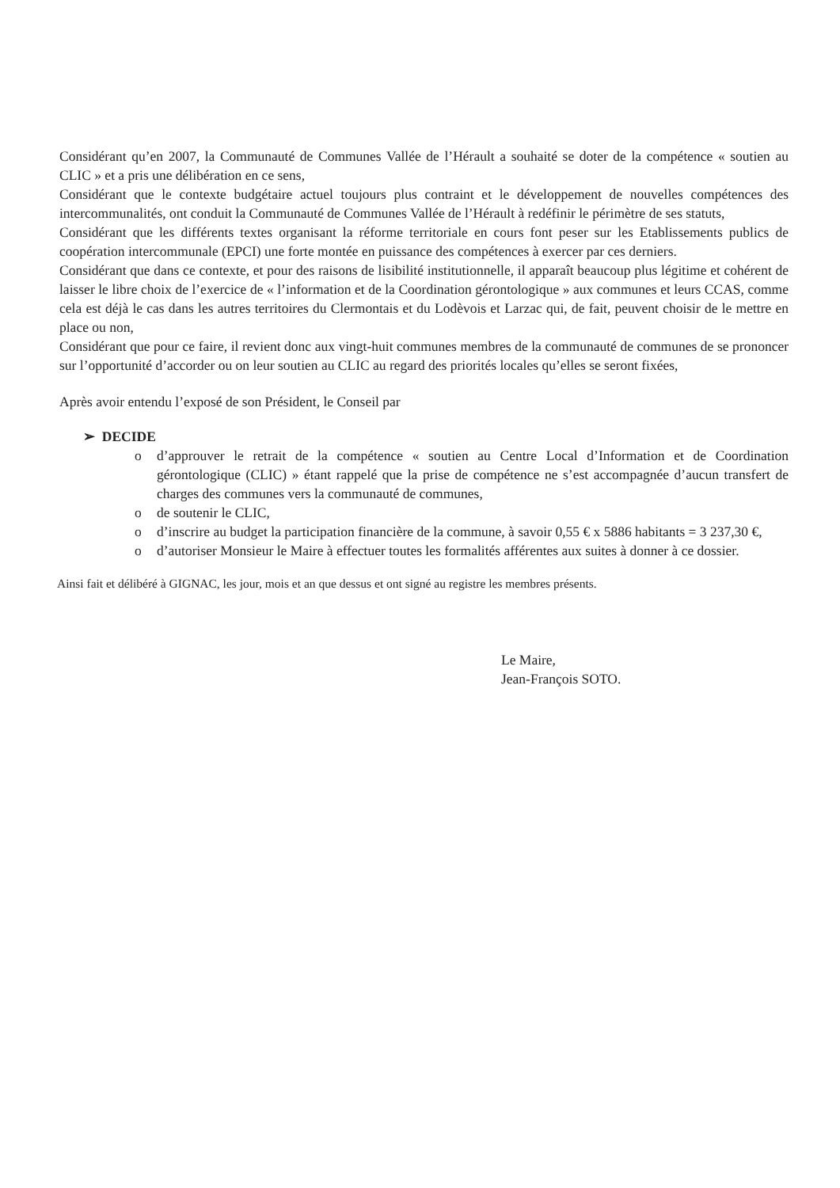Considérant qu’en 2007, la Communauté de Communes Vallée de l’Hérault a souhaité se doter de la compétence « soutien au CLIC » et a pris une délibération en ce sens,
Considérant que le contexte budgétaire actuel toujours plus contraint et le développement de nouvelles compétences des intercommunalités, ont conduit la Communauté de Communes Vallée de l’Hérault à redéfinir le périmètre de ses statuts,
Considérant que les différents textes organisant la réforme territoriale en cours font peser sur les Etablissements publics de coopération intercommunale (EPCI) une forte montée en puissance des compétences à exercer par ces derniers.
Considérant que dans ce contexte, et pour des raisons de lisibilité institutionnelle, il apparaît beaucoup plus légitime et cohérent de laisser le libre choix de l’exercice de « l’information et de la Coordination gérontologique » aux communes et leurs CCAS, comme cela est déjà le cas dans les autres territoires du Clermontais et du Lodèvois et Larzac qui, de fait, peuvent choisir de le mettre en place ou non,
Considérant que pour ce faire, il revient donc aux vingt-huit communes membres de la communauté de communes de se prononcer sur l’opportunité d’accorder ou on leur soutien au CLIC au regard des priorités locales qu’elles se seront fixées,
Après avoir entendu l’exposé de son Président, le Conseil par
➢ DECIDE
o d’approuver le retrait de la compétence « soutien au Centre Local d’Information et de Coordination gérontologique (CLIC) » étant rappelé que la prise de compétence ne s’est accompagnée d’aucun transfert de charges des communes vers la communauté de communes,
o de soutenir le CLIC,
o d’inscrire au budget la participation financière de la commune, à savoir 0,55 € x 5886 habitants = 3 237,30 €,
o d’autoriser Monsieur le Maire à effectuer toutes les formalités afférentes aux suites à donner à ce dossier.
Ainsi fait et délibéré à GIGNAC, les jour, mois et an que dessus et ont signé au registre les membres présents.
Le Maire,
Jean-François SOTO.